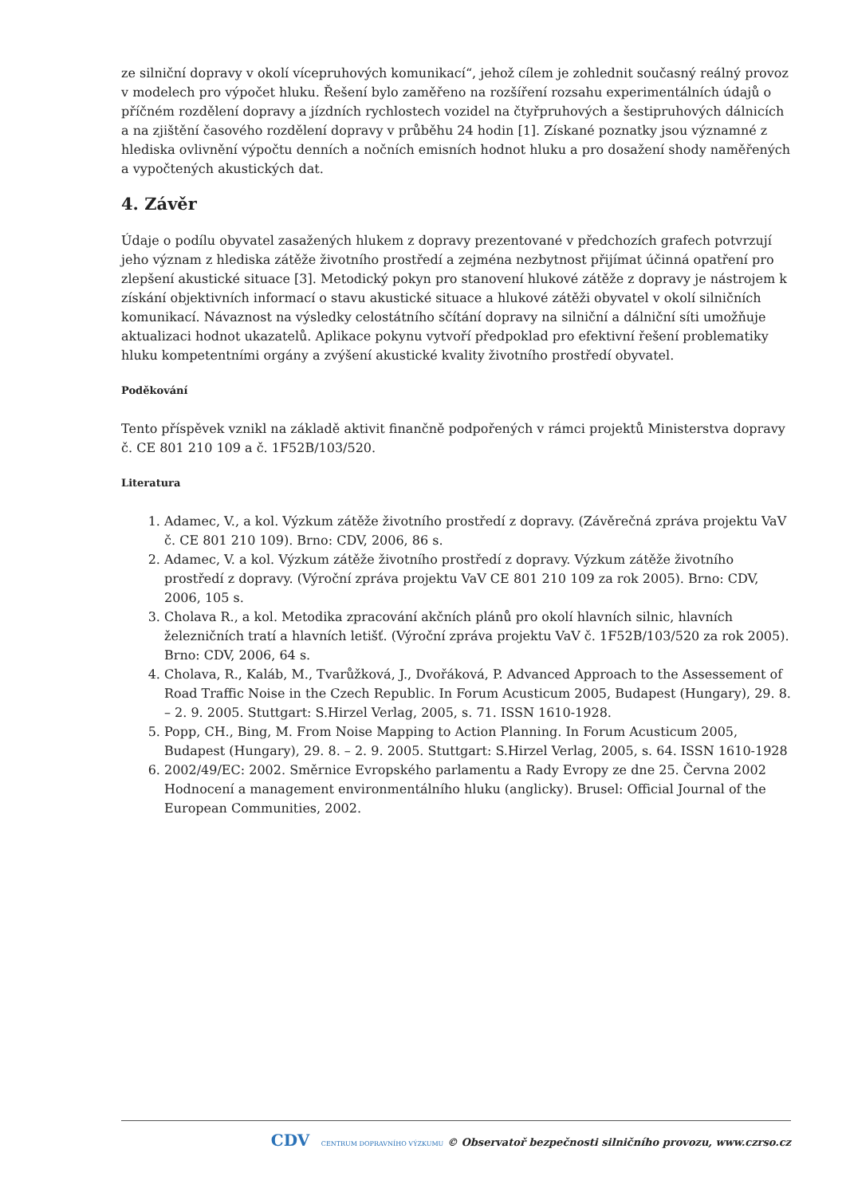ze silniční dopravy v okolí vícepruhových komunikací“, jehož cílem je zohlednit současný reálný provoz v modelech pro výpočet hluku. Řešení bylo zaměřeno na rozšíření rozsahu experimentálních údajů o příčném rozdělení dopravy a jízdních rychlostech vozidel na čtyřpruhových a šestipruhových dálnicích a na zjištění časového rozdělení dopravy v průběhu 24 hodin [1]. Získané poznatky jsou významné z hlediska ovlivnění výpočtu denních a nočních emisních hodnot hluku a pro dosažení shody naměřených a vypočtených akustických dat.
4. Závěr
Údaje o podílu obyvatel zasažených hlukem z dopravy prezentované v předchozích grafech potvrzují jeho význam z hlediska zátěže životního prostředí a zejména nezbytnost přijímat účinná opatření pro zlepšení akustické situace [3]. Metodický pokyn pro stanovení hlukové zátěže z dopravy je nástrojem k získání objektivních informací o stavu akustické situace a hlukové zátěži obyvatel v okolí silničních komunikací. Návaznost na výsledky celostátního sčítání dopravy na silniční a dálniční síti umožňuje aktualizaci hodnot ukazatelů. Aplikace pokynu vytvoří předpoklad pro efektivní řešení problematiky hluku kompetentními orgány a zvýšení akustické kvality životního prostředí obyvatel.
Poděkování
Tento příspěvek vznikl na základě aktivit finančně podpořených v rámci projektů Ministerstva dopravy č. CE 801 210 109 a č. 1F52B/103/520.
Literatura
1. Adamec, V., a kol. Výzkum zátěže životního prostředí z dopravy. (Závěrečná zpráva projektu VaV č. CE 801 210 109). Brno: CDV, 2006, 86 s.
2. Adamec, V. a kol. Výzkum zátěže životního prostředí z dopravy. Výzkum zátěže životního prostředí z dopravy. (Výroční zpráva projektu VaV CE 801 210 109 za rok 2005). Brno: CDV, 2006, 105 s.
3. Cholava R., a kol. Metodika zpracování akčních plánů pro okolí hlavních silnic, hlavních železničních tratí a hlavních letišť. (Výroční zpráva projektu VaV č. 1F52B/103/520 za rok 2005). Brno: CDV, 2006, 64 s.
4. Cholava, R., Kaláb, M., Tvarůžková, J., Dvořáková, P. Advanced Approach to the Assessement of Road Traffic Noise in the Czech Republic. In Forum Acusticum 2005, Budapest (Hungary), 29. 8. – 2. 9. 2005. Stuttgart: S.Hirzel Verlag, 2005, s. 71. ISSN 1610-1928.
5. Popp, CH., Bing, M. From Noise Mapping to Action Planning. In Forum Acusticum 2005, Budapest (Hungary), 29. 8. – 2. 9. 2005. Stuttgart: S.Hirzel Verlag, 2005, s. 64. ISSN 1610-1928
6. 2002/49/EC: 2002. Směrnice Evropského parlamentu a Rady Evropy ze dne 25. Června 2002 Hodnocení a management environmentálního hluku (anglicky). Brusel: Official Journal of the European Communities, 2002.
CDV CENTRUM DOPRAVNÍHO VÝZKUMU © Observatoř bezpečnosti silničního provozu, www.czrso.cz